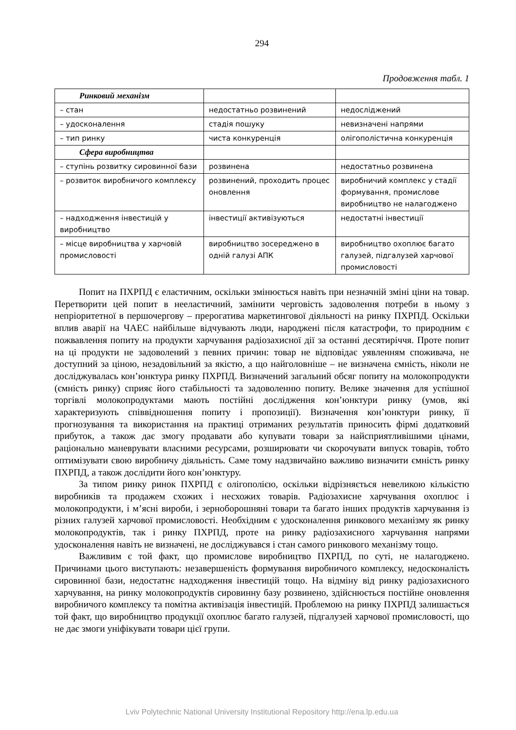294
Продовження табл. 1
| Ринковий механізм | | |
| – стан | недостатньо розвинений | недосліджений |
| – удосконалення | стадія пошуку | невизначені напрями |
| – тип ринку | чиста конкуренція | олігополістична конкуренція |
| Сфера виробництва | | |
| – ступінь розвитку сировинної бази | розвинена | недостатньо розвинена |
| – розвиток виробничого комплексу | розвинений, проходить процес оновлення | виробничий комплекс у стадії формування, промислове виробництво не налагоджено |
| – надходження інвестицій у виробництво | інвестиції активізуються | недостатні інвестиції |
| – місце виробництва у харчовій промисловості | виробництво зосереджено в одній галузі АПК | виробництво охоплює багато галузей, підгалузей харчової промисловості |
Попит на ПХРПД є еластичним, оскільки змінюється навіть при незначній зміні ціни на товар. Перетворити цей попит в нееластичний, замінити черговість задоволення потреби в ньому з непріоритетної в першочергову – прерогатива маркетингової діяльності на ринку ПХРПД. Оскільки вплив аварії на ЧАЕС найбільше відчувають люди, народжені після катастрофи, то природним є пожвавлення попиту на продукти харчування радіозахисної дії за останні десятиріччя. Проте попит на ці продукти не задоволений з певних причин: товар не відповідає уявленням споживача, не доступний за ціною, незадовільний за якістю, а що найголовніше – не визначена ємність, ніколи не досліджувалась кон’юнктура ринку ПХРПД. Визначений загальний обсяг попиту на молокопродукти (ємність ринку) сприяє його стабільності та задоволенню попиту. Велике значення для успішної торгівлі молокопродуктами мають постійні дослідження кон’юнктури ринку (умов, які характеризують співвідношення попиту і пропозиції). Визначення кон’юнктури ринку, її прогнозування та використання на практиці отриманих результатів приносить фірмі додатковий прибуток, а також дає змогу продавати або купувати товари за найсприятливішими цінами, раціонально маневрувати власними ресурсами, розширювати чи скорочувати випуск товарів, тобто оптимізувати свою виробничу діяльність. Саме тому надзвичайно важливо визначити ємність ринку ПХРПД, а також дослідити його кон’юнктуру.
За типом ринку ринок ПХРПД є олігополією, оскільки відрізняється невеликою кількістю виробників та продажем схожих і несхожих товарів. Радіозахисне харчування охоплює і молокопродукти, і м’ясні вироби, і зерноборошняні товари та багато інших продуктів харчування із різних галузей харчової промисловості. Необхідним є удосконалення ринкового механізму як ринку молокопродуктів, так і ринку ПХРПД, проте на ринку радіозахисного харчування напрями удосконалення навіть не визначені, не досліджувався і стан самого ринкового механізму тощо.
Важливим є той факт, що промислове виробництво ПХРПД, по суті, не налагоджено. Причинами цього виступають: незавершеність формування виробничого комплексу, недосконаліcть сировинної бази, недостатнє надходження інвестицій тощо. На відміну від ринку радіозахисного харчування, на ринку молокопродуктів сировинну базу розвинено, здійснюється постійне оновлення виробничого комплексу та помітна активізація інвестицій. Проблемою на ринку ПХРПД залишається той факт, що виробництво продукції охоплює багато галузей, підгалузей харчової промисловості, що не дає змоги уніфікувати товари цієї групи.
Lviv Polytechnic National University Institutional Repository http://ena.lp.edu.ua